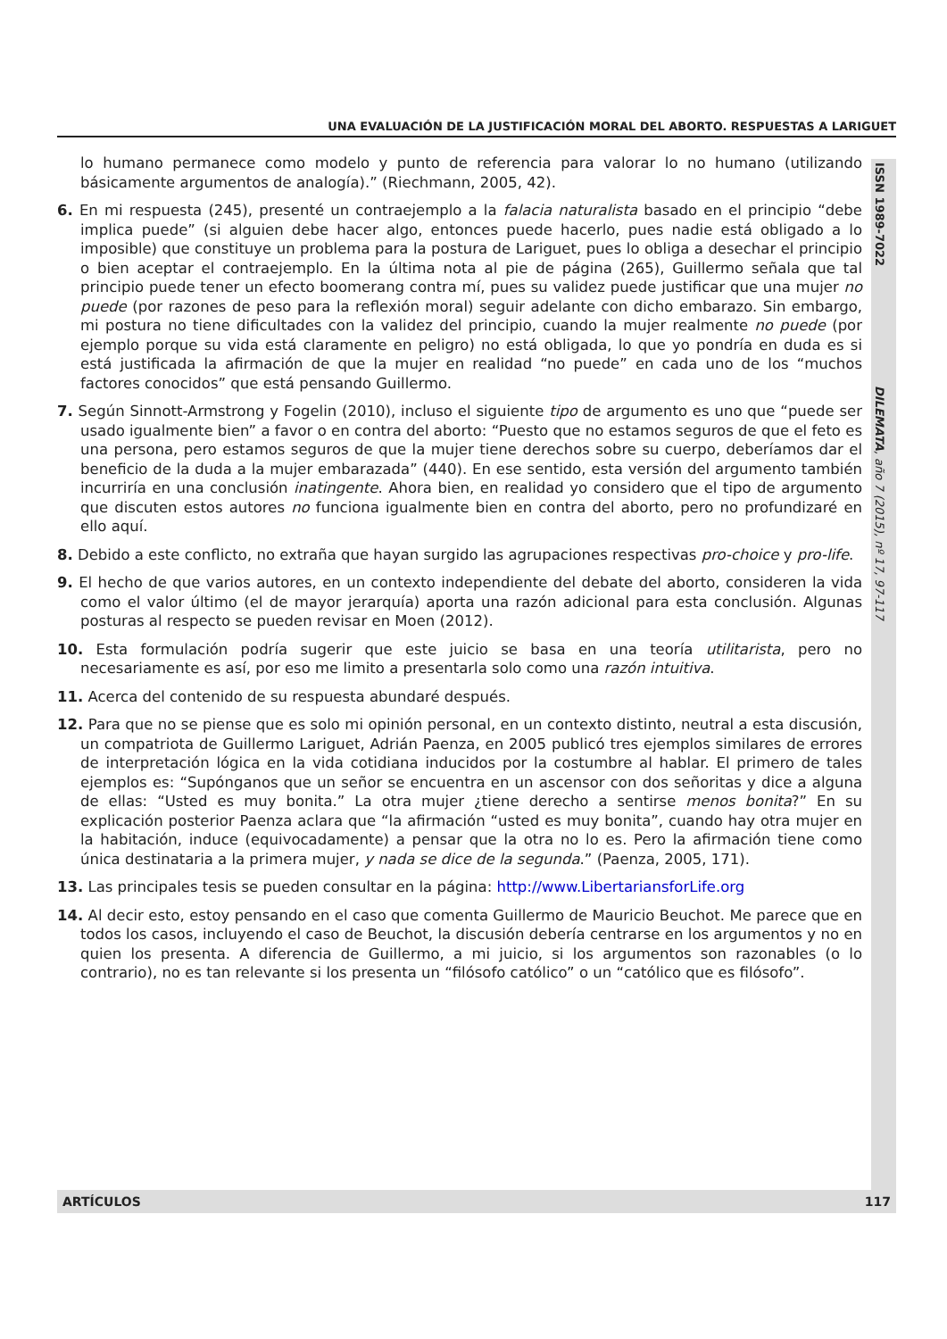UNA EVALUACIÓN DE LA JUSTIFICACIÓN MORAL DEL ABORTO. RESPUESTAS A LARIGUET
ISSN 1989-7022
DILEMATA, año 7 (2015), nº 17, 97-117
lo humano permanece como modelo y punto de referencia para valorar lo no humano (utilizando básicamente argumentos de analogía).” (Riechmann, 2005, 42).
6. En mi respuesta (245), presenté un contraejemplo a la falacia naturalista basado en el principio “debe implica puede” (si alguien debe hacer algo, entonces puede hacerlo, pues nadie está obligado a lo imposible) que constituye un problema para la postura de Lariguet, pues lo obliga a desechar el principio o bien aceptar el contraejemplo. En la última nota al pie de página (265), Guillermo señala que tal principio puede tener un efecto boomerang contra mí, pues su validez puede justificar que una mujer no puede (por razones de peso para la reflexión moral) seguir adelante con dicho embarazo. Sin embargo, mi postura no tiene dificultades con la validez del principio, cuando la mujer realmente no puede (por ejemplo porque su vida está claramente en peligro) no está obligada, lo que yo pondría en duda es si está justificada la afirmación de que la mujer en realidad “no puede” en cada uno de los “muchos factores conocidos” que está pensando Guillermo.
7. Según Sinnott-Armstrong y Fogelin (2010), incluso el siguiente tipo de argumento es uno que “puede ser usado igualmente bien” a favor o en contra del aborto: “Puesto que no estamos seguros de que el feto es una persona, pero estamos seguros de que la mujer tiene derechos sobre su cuerpo, deberíamos dar el beneficio de la duda a la mujer embarazada” (440). En ese sentido, esta versión del argumento también incurriría en una conclusión inatingente. Ahora bien, en realidad yo considero que el tipo de argumento que discuten estos autores no funciona igualmente bien en contra del aborto, pero no profundizaré en ello aquí.
8. Debido a este conflicto, no extraña que hayan surgido las agrupaciones respectivas pro-choice y pro-life.
9. El hecho de que varios autores, en un contexto independiente del debate del aborto, consideren la vida como el valor último (el de mayor jerarquía) aporta una razón adicional para esta conclusión. Algunas posturas al respecto se pueden revisar en Moen (2012).
10. Esta formulación podría sugerir que este juicio se basa en una teoría utilitarista, pero no necesariamente es así, por eso me limito a presentarla solo como una razón intuitiva.
11. Acerca del contenido de su respuesta abundaré después.
12. Para que no se piense que es solo mi opinión personal, en un contexto distinto, neutral a esta discusión, un compatriota de Guillermo Lariguet, Adrián Paenza, en 2005 publicó tres ejemplos similares de errores de interpretación lógica en la vida cotidiana inducidos por la costumbre al hablar. El primero de tales ejemplos es: “Supónganos que un señor se encuentra en un ascensor con dos señoritas y dice a alguna de ellas: “Usted es muy bonita.” La otra mujer ¿tiene derecho a sentirse menos bonita?” En su explicación posterior Paenza aclara que “la afirmación “usted es muy bonita”, cuando hay otra mujer en la habitación, induce (equivocadamente) a pensar que la otra no lo es. Pero la afirmación tiene como única destinataria a la primera mujer, y nada se dice de la segunda.” (Paenza, 2005, 171).
13. Las principales tesis se pueden consultar en la página: http://www.LibertariansforLife.org
14. Al decir esto, estoy pensando en el caso que comenta Guillermo de Mauricio Beuchot. Me parece que en todos los casos, incluyendo el caso de Beuchot, la discusión debería centrarse en los argumentos y no en quien los presenta. A diferencia de Guillermo, a mi juicio, si los argumentos son razonables (o lo contrario), no es tan relevante si los presenta un “filósofo católico” o un “católico que es filósofo”.
ARTÍCULOS 117